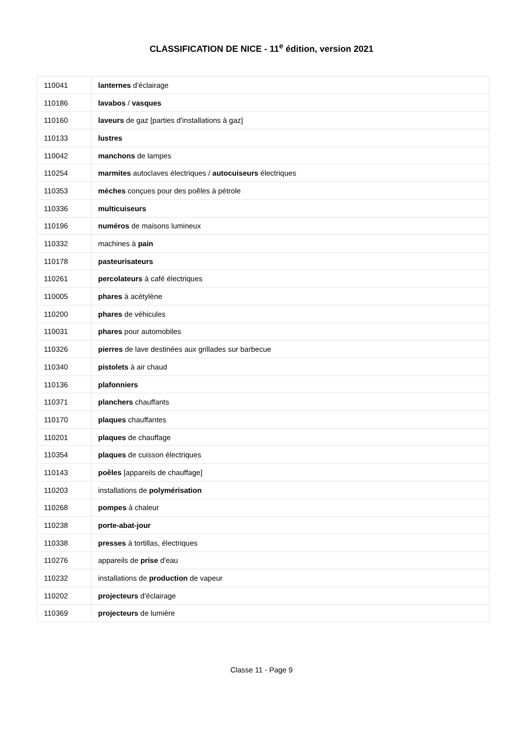CLASSIFICATION DE NICE - 11<sup>e</sup> édition, version 2021
| 110041 | lanternes d'éclairage |
| 110186 | lavabos / vasques |
| 110160 | laveurs de gaz [parties d'installations à gaz] |
| 110133 | lustres |
| 110042 | manchons de lampes |
| 110254 | marmites autoclaves électriques / autocuiseurs électriques |
| 110353 | mèches conçues pour des poêles à pétrole |
| 110336 | multicuiseurs |
| 110196 | numéros de maisons lumineux |
| 110332 | machines à pain |
| 110178 | pasteurisateurs |
| 110261 | percolateurs à café électriques |
| 110005 | phares à acétylène |
| 110200 | phares de véhicules |
| 110031 | phares pour automobiles |
| 110326 | pierres de lave destinées aux grillades sur barbecue |
| 110340 | pistolets à air chaud |
| 110136 | plafonniers |
| 110371 | planchers chauffants |
| 110170 | plaques chauffantes |
| 110201 | plaques de chauffage |
| 110354 | plaques de cuisson électriques |
| 110143 | poêles [appareils de chauffage] |
| 110203 | installations de polymérisation |
| 110268 | pompes à chaleur |
| 110238 | porte-abat-jour |
| 110338 | presses à tortillas, électriques |
| 110276 | appareils de prise d'eau |
| 110232 | installations de production de vapeur |
| 110202 | projecteurs d'éclairage |
| 110369 | projecteurs de lumière |
Classe 11 - Page 9